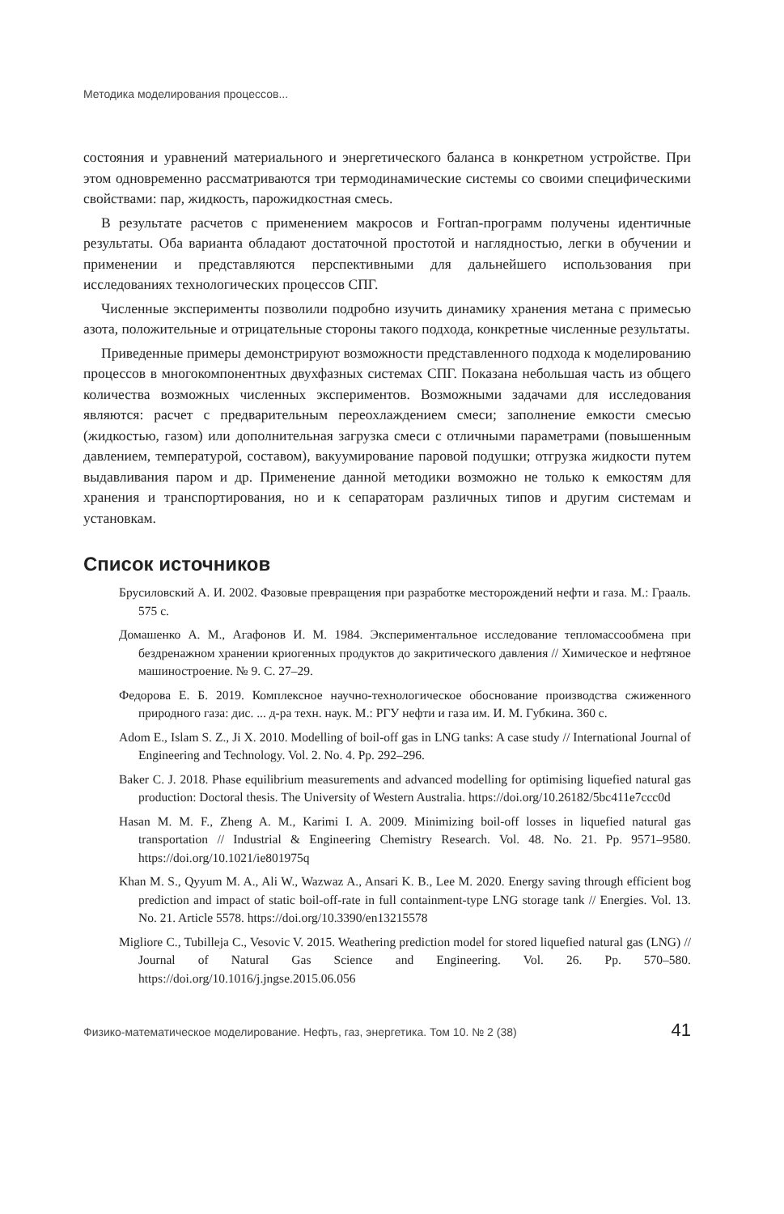Методика моделирования процессов...
состояния и уравнений материального и энергетического баланса в конкретном устройстве. При этом одновременно рассматриваются три термодинамические системы со своими специфическими свойствами: пар, жидкость, парожидкостная смесь.
В результате расчетов с применением макросов и Fortran-программ получены идентичные результаты. Оба варианта обладают достаточной простотой и наглядностью, легки в обучении и применении и представляются перспективными для дальнейшего использования при исследованиях технологических процессов СПГ.
Численные эксперименты позволили подробно изучить динамику хранения метана с примесью азота, положительные и отрицательные стороны такого подхода, конкретные численные результаты.
Приведенные примеры демонстрируют возможности представленного подхода к моделированию процессов в многокомпонентных двухфазных системах СПГ. Показана небольшая часть из общего количества возможных численных экспериментов. Возможными задачами для исследования являются: расчет с предварительным переохлаждением смеси; заполнение емкости смесью (жидкостью, газом) или дополнительная загрузка смеси с отличными параметрами (повышенным давлением, температурой, составом), вакуумирование паровой подушки; отгрузка жидкости путем выдавливания паром и др. Применение данной методики возможно не только к емкостям для хранения и транспортирования, но и к сепараторам различных типов и другим системам и установкам.
Список источников
Брусиловский А. И. 2002. Фазовые превращения при разработке месторождений нефти и газа. М.: Грааль. 575 с.
Домашенко А. М., Агафонов И. М. 1984. Экспериментальное исследование тепломассообмена при бездренажном хранении криогенных продуктов до закритического давления // Химическое и нефтяное машиностроение. № 9. С. 27–29.
Федорова Е. Б. 2019. Комплексное научно-технологическое обоснование производства сжиженного природного газа: дис. ... д-ра техн. наук. М.: РГУ нефти и газа им. И. М. Губкина. 360 с.
Adom E., Islam S. Z., Ji X. 2010. Modelling of boil-off gas in LNG tanks: A case study // International Journal of Engineering and Technology. Vol. 2. No. 4. Pp. 292–296.
Baker C. J. 2018. Phase equilibrium measurements and advanced modelling for optimising liquefied natural gas production: Doctoral thesis. The University of Western Australia. https://doi.org/10.26182/5bc411e7ccc0d
Hasan M. M. F., Zheng A. M., Karimi I. A. 2009. Minimizing boil-off losses in liquefied natural gas transportation // Industrial & Engineering Chemistry Research. Vol. 48. No. 21. Pp. 9571–9580. https://doi.org/10.1021/ie801975q
Khan M. S., Qyyum M. A., Ali W., Wazwaz A., Ansari K. B., Lee M. 2020. Energy saving through efficient bog prediction and impact of static boil-off-rate in full containment-type LNG storage tank // Energies. Vol. 13. No. 21. Article 5578. https://doi.org/10.3390/en13215578
Migliore C., Tubilleja C., Vesovic V. 2015. Weathering prediction model for stored liquefied natural gas (LNG) // Journal of Natural Gas Science and Engineering. Vol. 26. Pp. 570–580. https://doi.org/10.1016/j.jngse.2015.06.056
Физико-математическое моделирование. Нефть, газ, энергетика. Том 10. № 2 (38) 41